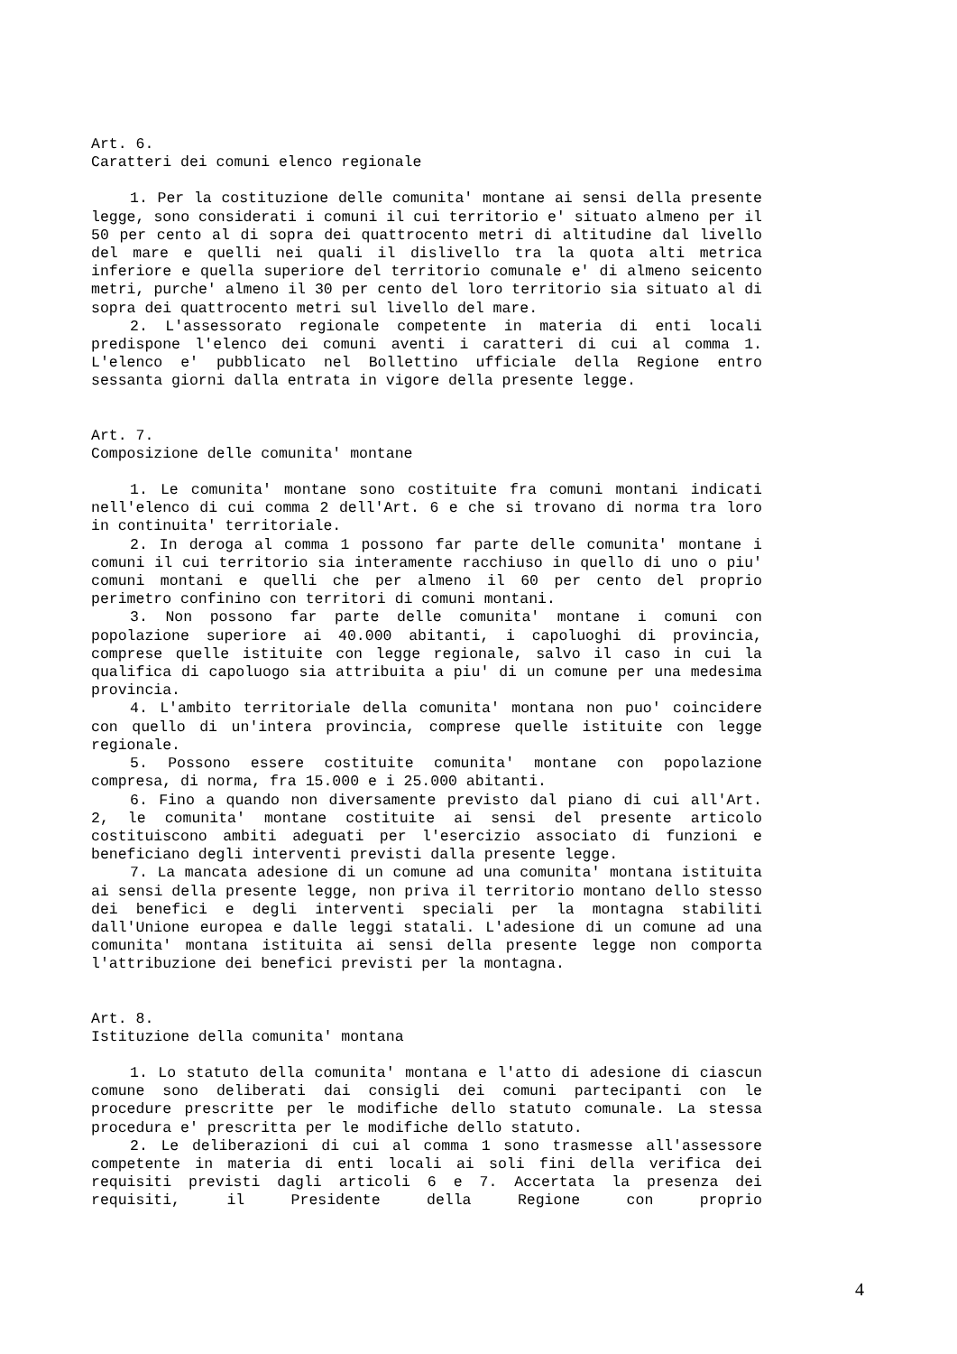Art. 6.
Caratteri dei comuni elenco regionale
1. Per la costituzione delle comunita' montane ai sensi della presente legge, sono considerati i comuni il cui territorio e' situato almeno per il 50 per cento al di sopra dei quattrocento metri di altitudine dal livello del mare e quelli nei quali il dislivello tra la quota alti metrica inferiore e quella superiore del territorio comunale e' di almeno seicento metri, purche' almeno il 30 per cento del loro territorio sia situato al di sopra dei quattrocento metri sul livello del mare.
2. L'assessorato regionale competente in materia di enti locali predispone l'elenco dei comuni aventi i caratteri di cui al comma 1. L'elenco e' pubblicato nel Bollettino ufficiale della Regione entro sessanta giorni dalla entrata in vigore della presente legge.
Art. 7.
Composizione delle comunita' montane
1. Le comunita' montane sono costituite fra comuni montani indicati nell'elenco di cui comma 2 dell'Art. 6 e che si trovano di norma tra loro in continuita' territoriale.
2. In deroga al comma 1 possono far parte delle comunita' montane i comuni il cui territorio sia interamente racchiuso in quello di uno o piu' comuni montani e quelli che per almeno il 60 per cento del proprio perimetro confinino con territori di comuni montani.
3. Non possono far parte delle comunita' montane i comuni con popolazione superiore ai 40.000 abitanti, i capoluoghi di provincia, comprese quelle istituite con legge regionale, salvo il caso in cui la qualifica di capoluogo sia attribuita a piu' di un comune per una medesima provincia.
4. L'ambito territoriale della comunita' montana non puo' coincidere con quello di un'intera provincia, comprese quelle istituite con legge regionale.
5. Possono essere costituite comunita' montane con popolazione compresa, di norma, fra 15.000 e i 25.000 abitanti.
6. Fino a quando non diversamente previsto dal piano di cui all'Art. 2, le comunita' montane costituite ai sensi del presente articolo costituiscono ambiti adeguati per l'esercizio associato di funzioni e beneficiano degli interventi previsti dalla presente legge.
7. La mancata adesione di un comune ad una comunita' montana istituita ai sensi della presente legge, non priva il territorio montano dello stesso dei benefici e degli interventi speciali per la montagna stabiliti dall'Unione europea e dalle leggi statali. L'adesione di un comune ad una comunita' montana istituita ai sensi della presente legge non comporta l'attribuzione dei benefici previsti per la montagna.
Art. 8.
Istituzione della comunita' montana
1. Lo statuto della comunita' montana e l'atto di adesione di ciascun comune sono deliberati dai consigli dei comuni partecipanti con le procedure prescritte per le modifiche dello statuto comunale. La stessa procedura e' prescritta per le modifiche dello statuto.
2. Le deliberazioni di cui al comma 1 sono trasmesse all'assessore competente in materia di enti locali ai soli fini della verifica dei requisiti previsti dagli articoli 6 e 7. Accertata la presenza dei requisiti, il Presidente della Regione con proprio
4